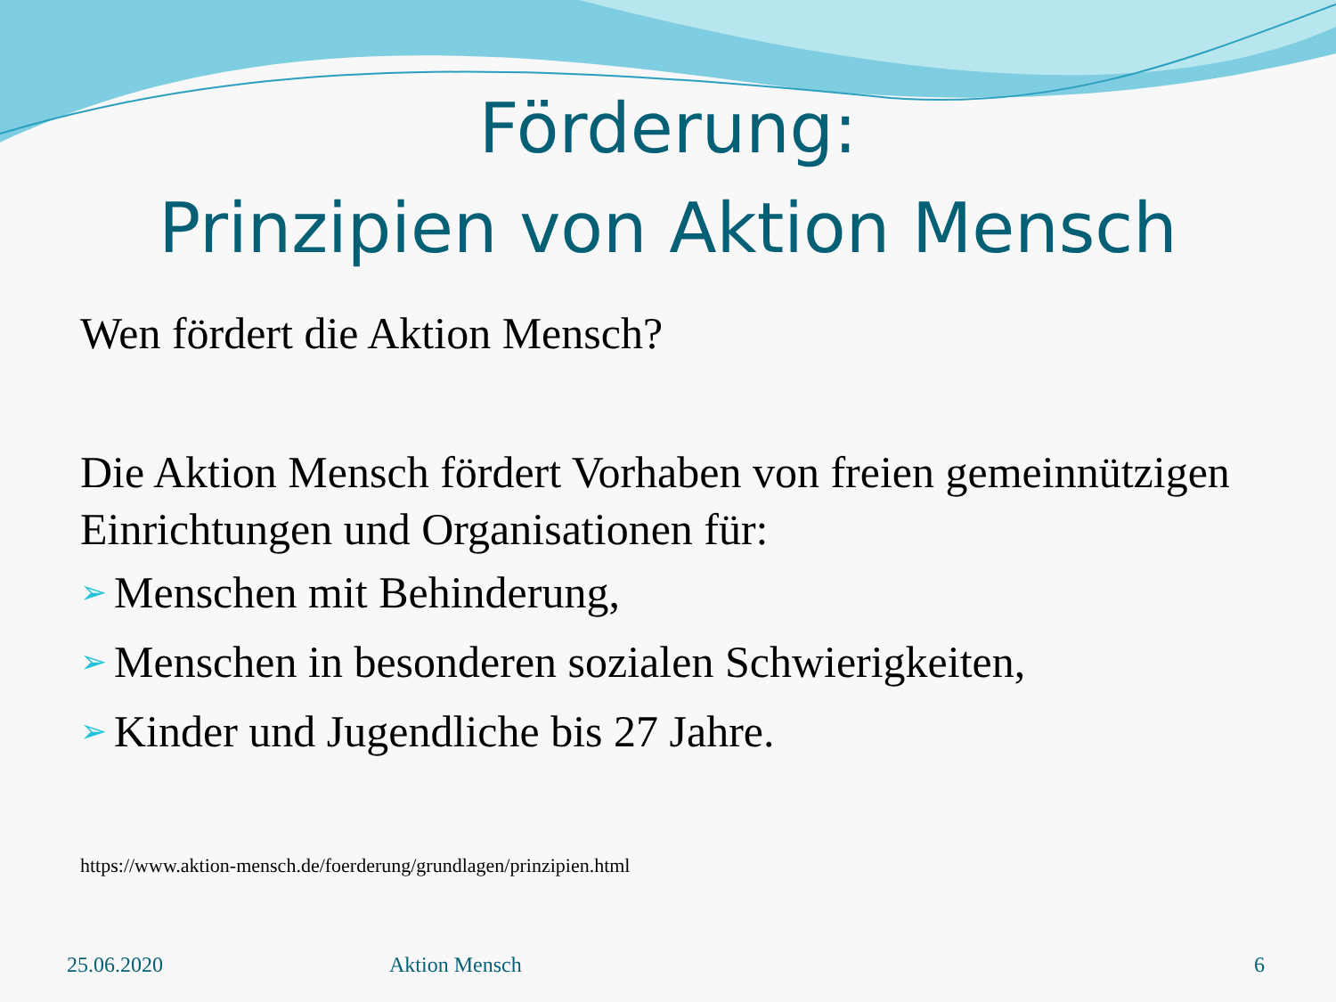Förderung:
Prinzipien von Aktion Mensch
Wen fördert die Aktion Mensch?
Die Aktion Mensch fördert Vorhaben von freien gemeinnützigen Einrichtungen und Organisationen für:
➢ Menschen mit Behinderung,
➢ Menschen in besonderen sozialen Schwierigkeiten,
➢ Kinder und Jugendliche bis 27 Jahre.
https://www.aktion-mensch.de/foerderung/grundlagen/prinzipien.html
25.06.2020 Aktion Mensch 6